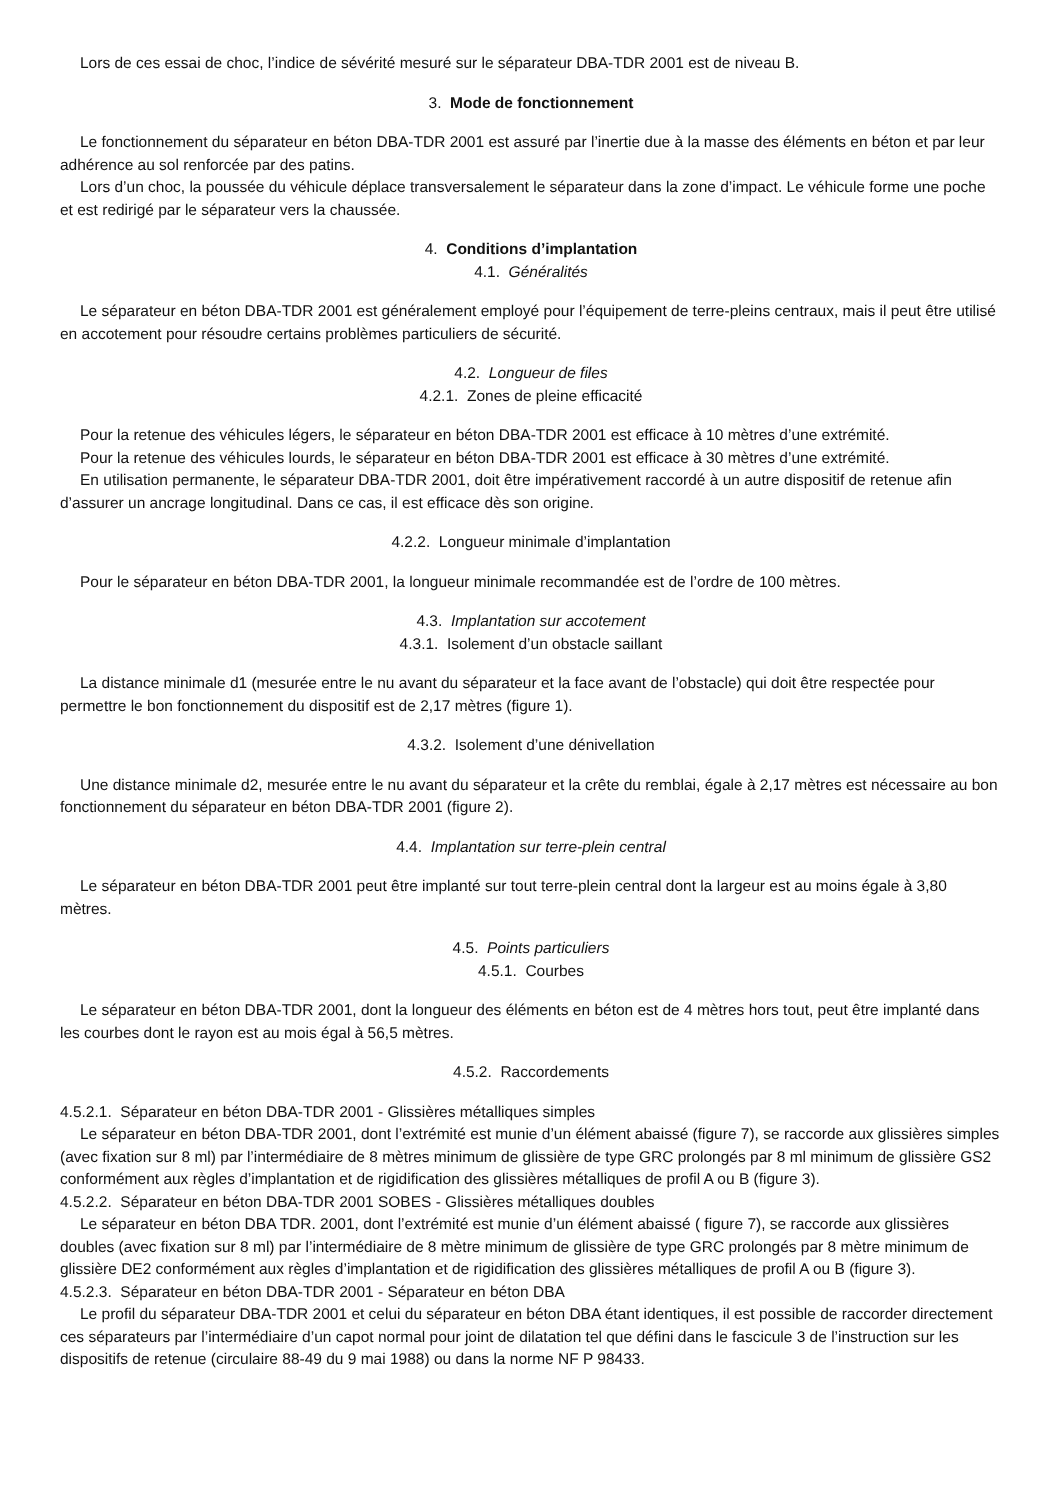Lors de ces essai de choc, l’indice de sévérité mesuré sur le séparateur DBA-TDR 2001 est de niveau B.
3. Mode de fonctionnement
Le fonctionnement du séparateur en béton DBA-TDR 2001 est assuré par l’inertie due à la masse des éléments en béton et par leur adhérence au sol renforcée par des patins.
Lors d’un choc, la poussée du véhicule déplace transversalement le séparateur dans la zone d’impact. Le véhicule forme une poche et est redirigé par le séparateur vers la chaussée.
4. Conditions d’implantation
4.1. Généralités
Le séparateur en béton DBA-TDR 2001 est généralement employé pour l’équipement de terre-pleins centraux, mais il peut être utilisé en accotement pour résoudre certains problèmes particuliers de sécurité.
4.2. Longueur de files
4.2.1. Zones de pleine efficacité
Pour la retenue des véhicules légers, le séparateur en béton DBA-TDR 2001 est efficace à 10 mètres d’une extrémité.
Pour la retenue des véhicules lourds, le séparateur en béton DBA-TDR 2001 est efficace à 30 mètres d’une extrémité.
En utilisation permanente, le séparateur DBA-TDR 2001, doit être impérativement raccordé à un autre dispositif de retenue afin d’assurer un ancrage longitudinal. Dans ce cas, il est efficace dès son origine.
4.2.2. Longueur minimale d’implantation
Pour le séparateur en béton DBA-TDR 2001, la longueur minimale recommandée est de l’ordre de 100 mètres.
4.3. Implantation sur accotement
4.3.1. Isolement d’un obstacle saillant
La distance minimale d1 (mesurée entre le nu avant du séparateur et la face avant de l’obstacle) qui doit être respectée pour permettre le bon fonctionnement du dispositif est de 2,17 mètres (figure 1).
4.3.2. Isolement d’une dénivellation
Une distance minimale d2, mesurée entre le nu avant du séparateur et la crête du remblai, égale à 2,17 mètres est nécessaire au bon fonctionnement du séparateur en béton DBA-TDR 2001 (figure 2).
4.4. Implantation sur terre-plein central
Le séparateur en béton DBA-TDR 2001 peut être implanté sur tout terre-plein central dont la largeur est au moins égale à 3,80 mètres.
4.5. Points particuliers
4.5.1. Courbes
Le séparateur en béton DBA-TDR 2001, dont la longueur des éléments en béton est de 4 mètres hors tout, peut être implanté dans les courbes dont le rayon est au mois égal à 56,5 mètres.
4.5.2. Raccordements
4.5.2.1. Séparateur en béton DBA-TDR 2001 - Glissières métalliques simples
Le séparateur en béton DBA-TDR 2001, dont l’extrémité est munie d’un élément abaissé (figure 7), se raccorde aux glissières simples (avec fixation sur 8 ml) par l’intermédiaire de 8 mètres minimum de glissière de type GRC prolongés par 8 ml minimum de glissière GS2 conformément aux règles d’implantation et de rigidification des glissières métalliques de profil A ou B (figure 3).
4.5.2.2. Séparateur en béton DBA-TDR 2001 SOBES - Glissières métalliques doubles
Le séparateur en béton DBA TDR. 2001, dont l’extrémité est munie d’un élément abaissé ( figure 7), se raccorde aux glissières doubles (avec fixation sur 8 ml) par l’intermédiaire de 8 mètre minimum de glissière de type GRC prolongés par 8 mètre minimum de glissière DE2 conformément aux règles d’implantation et de rigidification des glissières métalliques de profil A ou B (figure 3).
4.5.2.3. Séparateur en béton DBA-TDR 2001 - Séparateur en béton DBA
Le profil du séparateur DBA-TDR 2001 et celui du séparateur en béton DBA étant identiques, il est possible de raccorder directement ces séparateurs par l’intermédiaire d’un capot normal pour joint de dilatation tel que défini dans le fascicule 3 de l’instruction sur les dispositifs de retenue (circulaire 88-49 du 9 mai 1988) ou dans la norme NF P 98433.